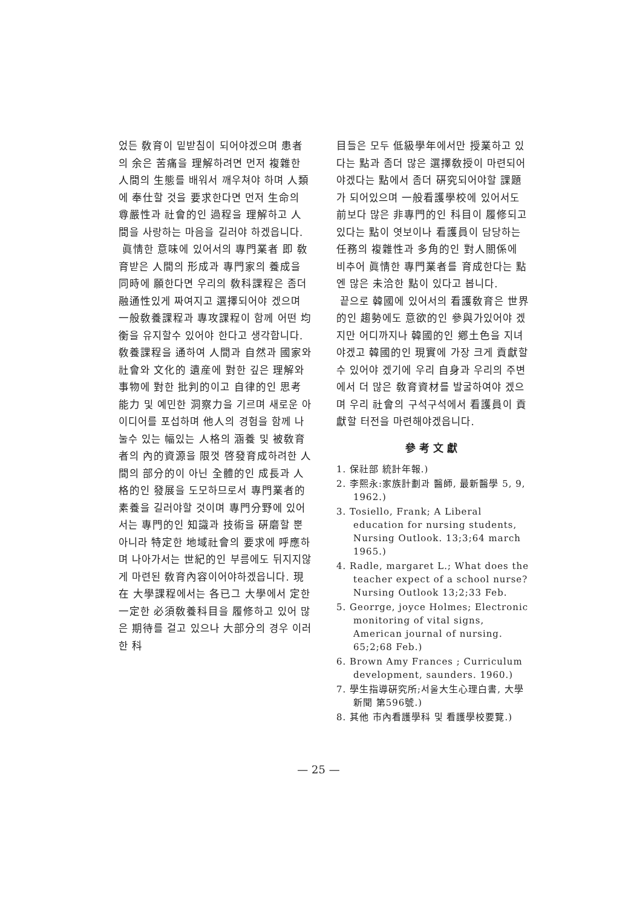었든 敎育이 밑받침이 되어야겠으며 患者의 余은 苦痛을 理解하려면 먼저 複雜한 人間의 生態를 배워서 깨우쳐야 하며 人類에 奉仕할 것을 要求한다면 먼저 生命의 尊嚴性과 社會的인 過程을 理解하고 人間을 사랑하는 마음을 길러야 하겠읍니다.
眞情한 意味에 있어서의 專門業者 即 敎育받은 人間의 形成과 專門家의 養成을 同時에 願한다면 우리의 敎科課程은 좀더 融通性있게 짜여지고 選擇되어야 겠으며 一般敎養課程과 專攻課程이 함께 어떤 均衡을 유지할수 있어야 한다고 생각합니다. 敎養課程을 通하여 人間과 自然과 國家와 社會와 文化的 遺産에 對한 깊은 理解와 事物에 對한 批判的이고 自律的인 思考能力 및 예민한 洞察力을 기르며 새로운 아이디어를 포섭하며 他人의 경험을 함께 나눌수 있는 幅있는 人格의 涵養 및 被敎育者의 內的資源을 限껏 啓發育成하려한 人間의 部分的이 아닌 全體的인 成長과 人格的인 發展을 도모하므로서 專門業者的 素養을 길러야할 것이며 專門分野에 있어서는 專門的인 知識과 技術을 硏磨할 뿐아니라 特定한 地域社會의 要求에 呼應하며 나아가서는 世紀的인 부름에도 뒤지지않게 마련된 敎育內容이어야하겠읍니다. 現在 大學課程에서는 各已그 大學에서 定한 一定한 必須敎養科目을 履修하고 있어 많은 期待를 걸고 있으나 大部分의 경우 이러한 科
目들은 모두 低級學年에서만 授業하고 있다는 點과 좀더 많은 選擇敎授이 마련되어야겠다는 點에서 좀더 硏究되어야할 課題가 되어있으며 一般看護學校에 있어서도 前보다 많은 非專門的인 科目이 履修되고 있다는 點이 엿보이나 看護員이 담당하는 任務의 複雜性과 多角的인 對人關係에 비추어 眞情한 專門業者를 育成한다는 點엔 많은 未洽한 點이 있다고 봅니다.
끝으로 韓國에 있어서의 看護敎育은 世界的인 趨勢에도 意欲的인 參與가있어야 겠지만 어디까지나 韓國的인 鄕土色을 지녀야겠고 韓國的인 現實에 가장 크게 貢獻할 수 있어야 겠기에 우리 自身과 우리의 주변에서 더 많은 敎育資材를 발굴하여야 겠으며 우리 社會의 구석구석에서 看護員이 貢獻할 터전을 마련해야겠읍니다.
參考文獻
1. 保社部 統計年報.)
2. 李熙永:家族計劃과 醫師, 最新醫學 5, 9, 1962.)
3. Tosiello, Frank; A Liberal education for nursing students, Nursing Outlook. 13;3;64 march 1965.)
4. Radle, margaret L.; What does the teacher expect of a school nurse? Nursing Outlook 13;2;33 Feb.
5. Georrge, joyce Holmes; Electronic monitoring of vital signs, American journal of nursing. 65;2;68 Feb.)
6. Brown Amy Frances ; Curriculum development, saunders. 1960.)
7. 學生指導硏究所;서울大生心理白書, 大學新聞 第596號.)
8. 其他 市內看護學科 및 看護學校要覽.)
— 25 —